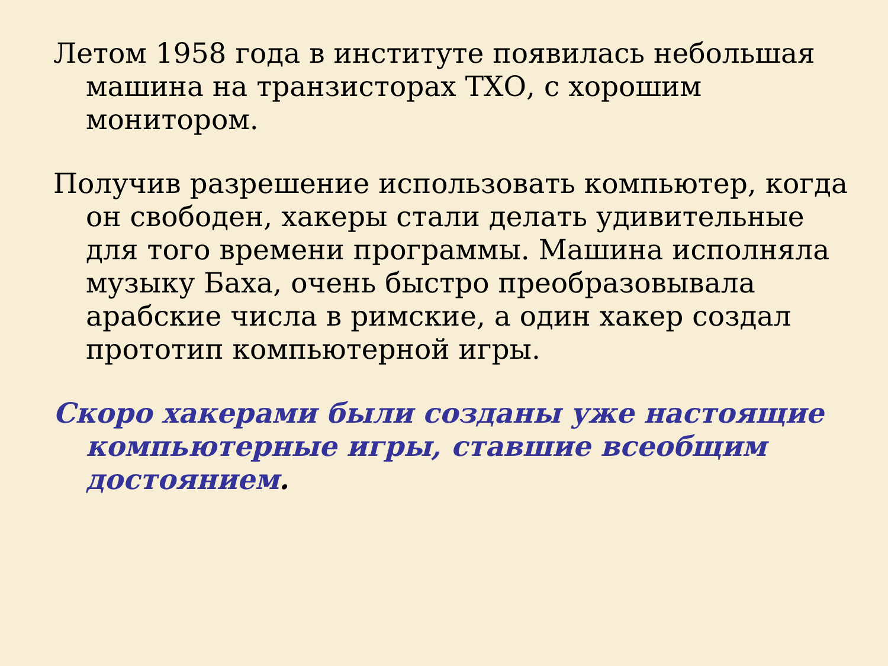Летом 1958 года в институте появилась небольшая машина на транзисторах ТХО, с хорошим монитором.
Получив разрешение использовать компьютер, когда он свободен, хакеры стали делать удивительные для того времени программы. Машина исполняла музыку Баха, очень быстро преобразовывала арабские числа в римские, а один хакер создал прототип компьютерной игры.
Скоро хакерами были созданы уже настоящие компьютерные игры, ставшие всеобщим достоянием.